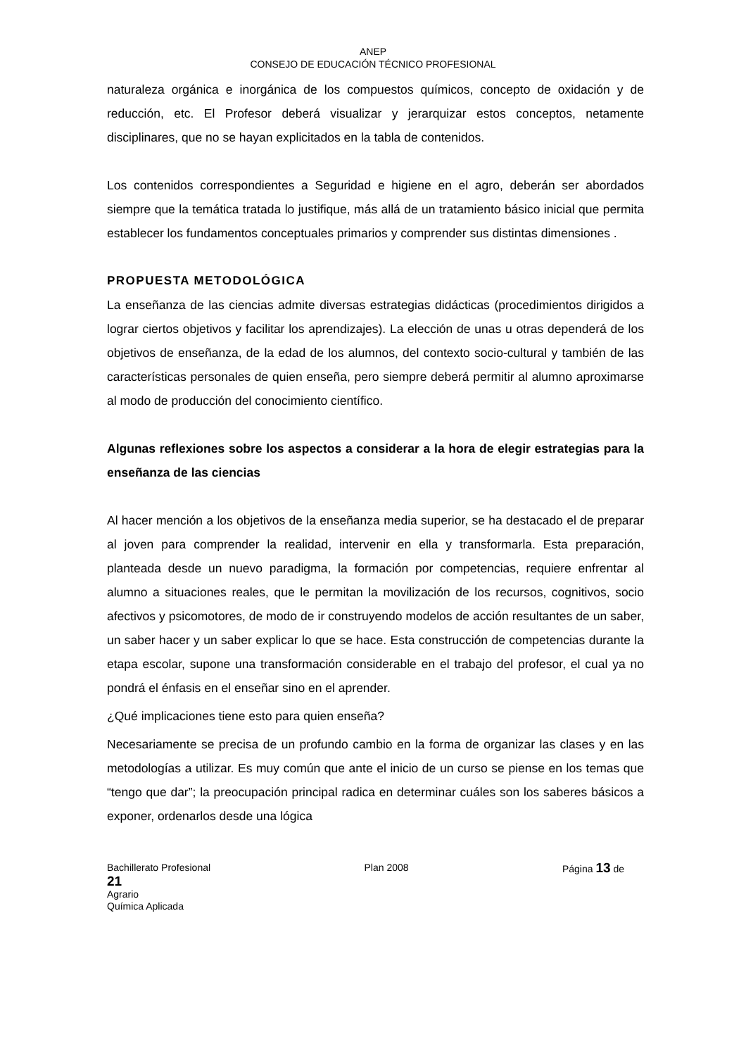ANEP
CONSEJO DE EDUCACIÓN TÉCNICO PROFESIONAL
naturaleza orgánica e inorgánica de los compuestos químicos, concepto de oxidación y de reducción, etc. El Profesor deberá visualizar y jerarquizar estos conceptos, netamente disciplinares, que no se hayan explicitados en la tabla de contenidos.
Los contenidos correspondientes a Seguridad e higiene en el agro, deberán ser abordados siempre que la temática tratada lo justifique, más allá de un tratamiento básico inicial que permita establecer los fundamentos conceptuales primarios y comprender sus distintas dimensiones .
PROPUESTA METODOLÓGICA
La enseñanza de las ciencias admite diversas estrategias didácticas (procedimientos dirigidos a lograr ciertos objetivos y facilitar los aprendizajes). La elección de unas u otras dependerá de los objetivos de enseñanza, de la edad de los alumnos, del contexto socio-cultural y también de las características personales de quien enseña, pero siempre deberá permitir al alumno aproximarse al modo de producción del conocimiento científico.
Algunas reflexiones sobre los aspectos a considerar a la hora de elegir estrategias para la enseñanza de las ciencias
Al hacer mención a los objetivos de la enseñanza media superior, se ha destacado el de preparar al joven para comprender la realidad, intervenir en ella y transformarla. Esta preparación, planteada desde un nuevo paradigma, la formación por competencias, requiere enfrentar al alumno a situaciones reales, que le permitan la movilización de los recursos, cognitivos, socio afectivos y psicomotores, de modo de ir construyendo modelos de acción resultantes de un saber, un saber hacer y un saber explicar lo que se hace. Esta construcción de competencias durante la etapa escolar, supone una transformación considerable en el trabajo del profesor, el cual ya no pondrá el énfasis en el enseñar sino en el aprender.
¿Qué implicaciones tiene esto para quien enseña?
Necesariamente se precisa de un profundo cambio en la forma de organizar las clases y en las metodologías a utilizar. Es muy común que ante el inicio de un curso se piense en los temas que “tengo que dar”; la preocupación principal radica en determinar cuáles son los saberes básicos a exponer, ordenarlos desde una lógica
Bachillerato Profesional Plan 2008 Página 13 de
21
Agrario
Química Aplicada